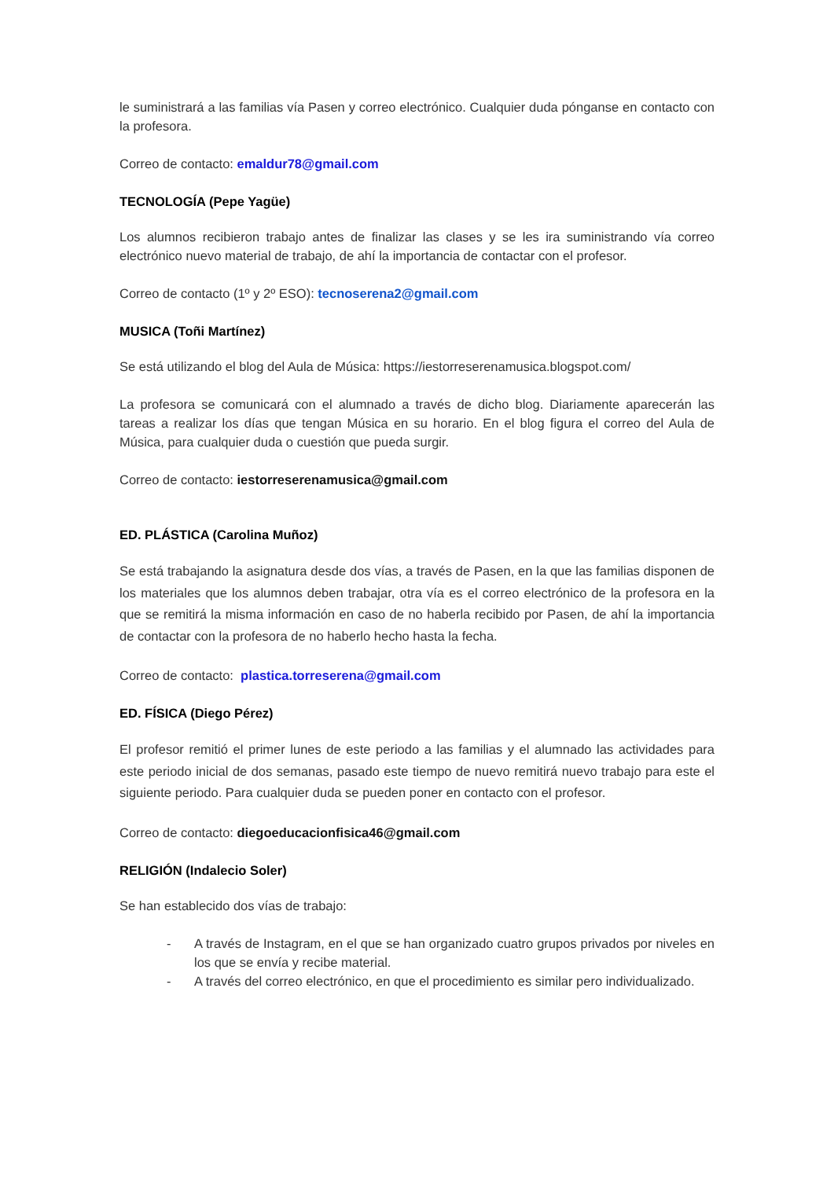le suministrará a las familias vía Pasen y correo electrónico. Cualquier duda pónganse en contacto con la profesora.
Correo de contacto: emaldur78@gmail.com
TECNOLOGÍA (Pepe Yagüe)
Los alumnos recibieron trabajo antes de finalizar las clases y se les ira suministrando vía correo electrónico nuevo material de trabajo, de ahí la importancia de contactar con el profesor.
Correo de contacto (1º y 2º ESO): tecnoserena2@gmail.com
MUSICA (Toñi Martínez)
Se está utilizando el blog del Aula de Música: https://iestorreserenamusica.blogspot.com/
La profesora se comunicará con el alumnado a través de dicho blog. Diariamente aparecerán las tareas a realizar los días que tengan Música en su horario. En el blog figura el correo del Aula de Música, para cualquier duda o cuestión que pueda surgir.
Correo de contacto: iestorreserenamusica@gmail.com
ED. PLÁSTICA (Carolina Muñoz)
Se está trabajando la asignatura desde dos vías, a través de Pasen, en la que las familias disponen de los materiales que los alumnos deben trabajar, otra vía es el correo electrónico de la profesora en la que se remitirá la misma información en caso de no haberla recibido por Pasen, de ahí la importancia de contactar con la profesora de no haberlo hecho hasta la fecha.
Correo de contacto: plastica.torreserena@gmail.com
ED. FÍSICA (Diego Pérez)
El profesor remitió el primer lunes de este periodo a las familias y el alumnado las actividades para este periodo inicial de dos semanas, pasado este tiempo de nuevo remitirá nuevo trabajo para este el siguiente periodo. Para cualquier duda se pueden poner en contacto con el profesor.
Correo de contacto: diegoeducacionfisica46@gmail.com
RELIGIÓN (Indalecio Soler)
Se han establecido dos vías de trabajo:
- A través de Instagram, en el que se han organizado cuatro grupos privados por niveles en los que se envía y recibe material.
- A través del correo electrónico, en que el procedimiento es similar pero individualizado.